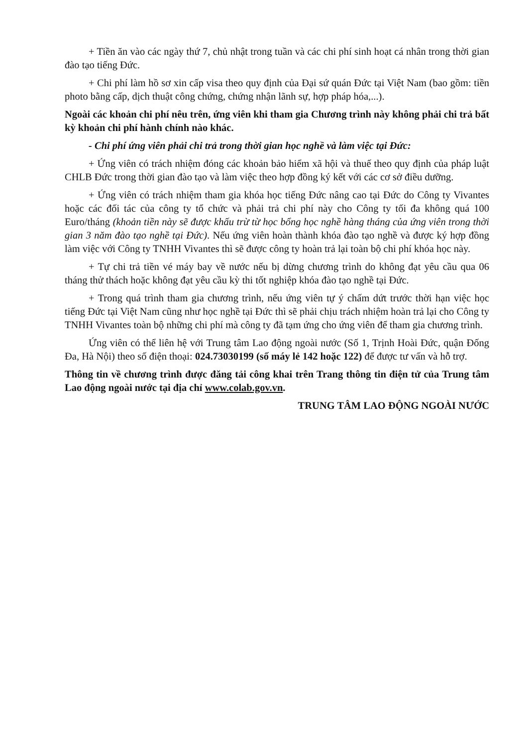+ Tiền ăn vào các ngày thứ 7, chủ nhật trong tuần và các chi phí sinh hoạt cá nhân trong thời gian đào tạo tiếng Đức.
+ Chi phí làm hồ sơ xin cấp visa theo quy định của Đại sứ quán Đức tại Việt Nam (bao gồm: tiền photo bằng cấp, dịch thuật công chứng, chứng nhận lãnh sự, hợp pháp hóa,...).
Ngoài các khoản chi phí nêu trên, ứng viên khi tham gia Chương trình này không phải chi trả bất kỳ khoản chi phí hành chính nào khác.
- Chi phí ứng viên phải chi trả trong thời gian học nghề và làm việc tại Đức:
+ Ứng viên có trách nhiệm đóng các khoản bảo hiểm xã hội và thuế theo quy định của pháp luật CHLB Đức trong thời gian đào tạo và làm việc theo hợp đồng ký kết với các cơ sở điều dưỡng.
+ Ứng viên có trách nhiệm tham gia khóa học tiếng Đức nâng cao tại Đức do Công ty Vivantes hoặc các đối tác của công ty tổ chức và phải trả chi phí này cho Công ty tối đa không quá 100 Euro/tháng (khoản tiền này sẽ được khấu trừ từ học bổng học nghề hàng tháng của ứng viên trong thời gian 3 năm đào tạo nghề tại Đức). Nếu ứng viên hoàn thành khóa đào tạo nghề và được ký hợp đồng làm việc với Công ty TNHH Vivantes thì sẽ được công ty hoàn trả lại toàn bộ chi phí khóa học này.
+ Tự chi trả tiền vé máy bay về nước nếu bị dừng chương trình do không đạt yêu cầu qua 06 tháng thử thách hoặc không đạt yêu cầu kỳ thi tốt nghiệp khóa đào tạo nghề tại Đức.
+ Trong quá trình tham gia chương trình, nếu ứng viên tự ý chấm dứt trước thời hạn việc học tiếng Đức tại Việt Nam cũng như học nghề tại Đức thì sẽ phải chịu trách nhiệm hoàn trả lại cho Công ty TNHH Vivantes toàn bộ những chi phí mà công ty đã tạm ứng cho ứng viên để tham gia chương trình.
Ứng viên có thể liên hệ với Trung tâm Lao động ngoài nước (Số 1, Trịnh Hoài Đức, quận Đống Đa, Hà Nội) theo số điện thoại: 024.73030199 (số máy lẻ 142 hoặc 122) để được tư vấn và hỗ trợ.
Thông tin về chương trình được đăng tải công khai trên Trang thông tin điện tử của Trung tâm Lao động ngoài nước tại địa chỉ www.colab.gov.vn.
TRUNG TÂM LAO ĐỘNG NGOÀI NƯỚC